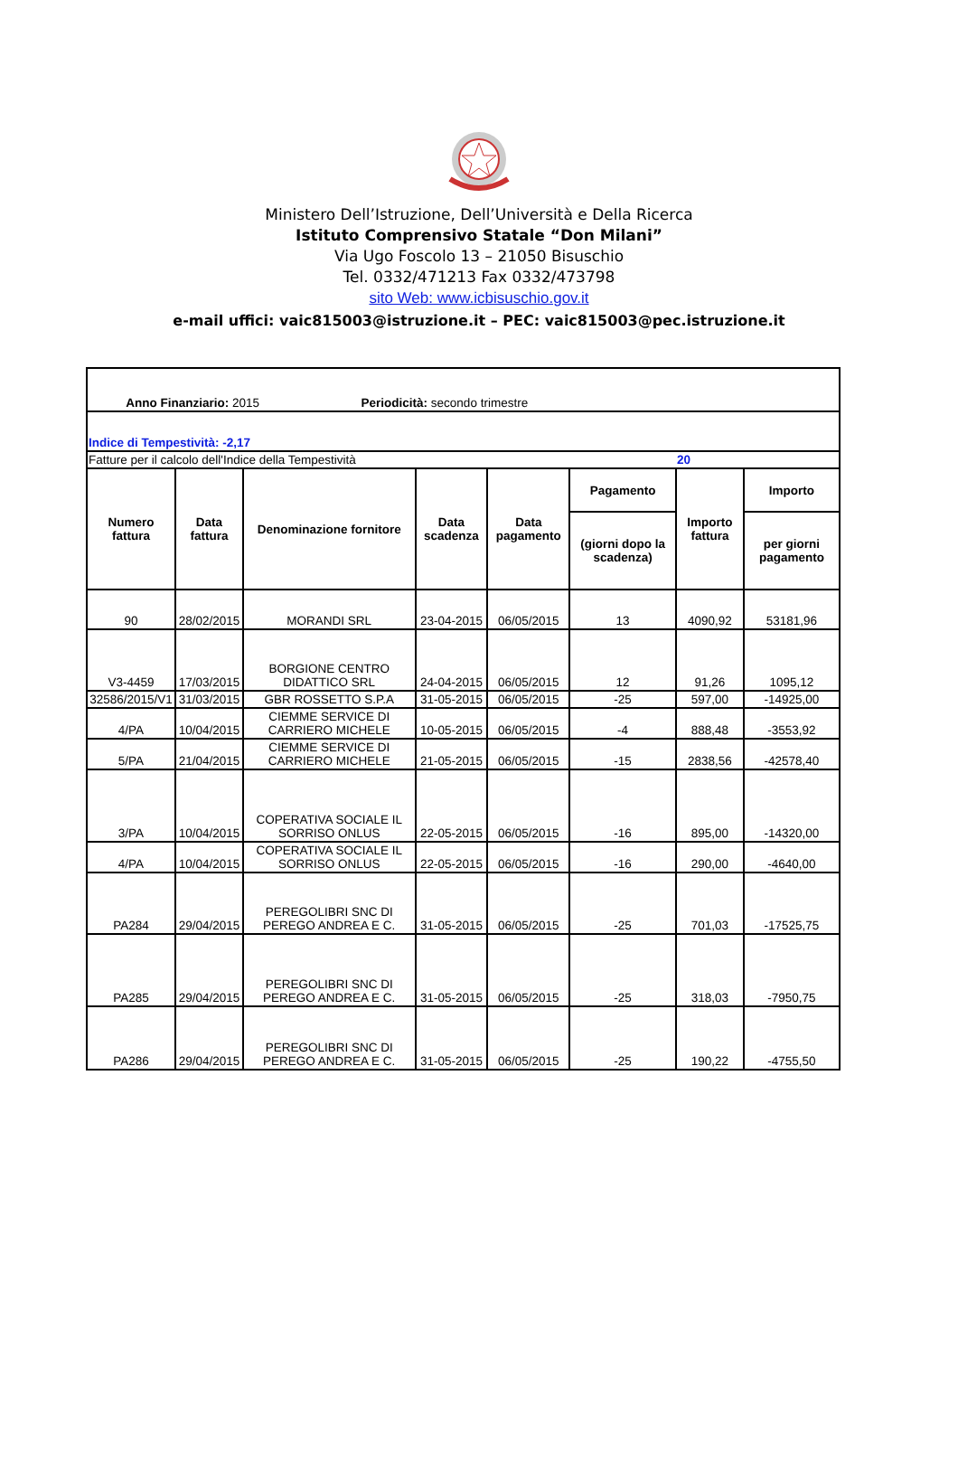Ministero Dell’Istruzione, Dell’Università e Della Ricerca
Istituto Comprensivo Statale “Don Milani”
Via Ugo Foscolo 13 – 21050 Bisuschio
Tel. 0332/471213 Fax 0332/473798
sito Web: www.icbisuschio.gov.it
e-mail uffici: vaic815003@istruzione.it – PEC: vaic815003@pec.istruzione.it
| Anno Finanziario: 2015 Periodicità: secondo trimestre | | | | | | | |
| Indice di Tempestività: -2,17 | | | | | | | |
| Fatture per il calcolo dell'Indice della Tempestività | | | | | | 20 | |
| Numero fattura | Data fattura | Denominazione fornitore | Data scadenza | Data pagamento | Pagamento | Importo fattura | Importo |
| | | | | | (giorni dopo la scadenza) | | per giorni pagamento |
| 90 | 28/02/2015 | MORANDI SRL | 23-04-2015 | 06/05/2015 | 13 | 4090,92 | 53181,96 |
| V3-4459 | 17/03/2015 | BORGIONE CENTRO DIDATTICO SRL | 24-04-2015 | 06/05/2015 | 12 | 91,26 | 1095,12 |
| 32586/2015/V1 | 31/03/2015 | GBR ROSSETTO S.P.A | 31-05-2015 | 06/05/2015 | -25 | 597,00 | -14925,00 |
| 4/PA | 10/04/2015 | CIEMME SERVICE DI CARRIERO MICHELE | 10-05-2015 | 06/05/2015 | -4 | 888,48 | -3553,92 |
| 5/PA | 21/04/2015 | CIEMME SERVICE DI CARRIERO MICHELE | 21-05-2015 | 06/05/2015 | -15 | 2838,56 | -42578,40 |
| 3/PA | 10/04/2015 | COPERATIVA SOCIALE IL SORRISO ONLUS | 22-05-2015 | 06/05/2015 | -16 | 895,00 | -14320,00 |
| 4/PA | 10/04/2015 | COPERATIVA SOCIALE IL SORRISO ONLUS | 22-05-2015 | 06/05/2015 | -16 | 290,00 | -4640,00 |
| PA284 | 29/04/2015 | PEREGOLIBRI SNC DI PEREGO ANDREA E C. | 31-05-2015 | 06/05/2015 | -25 | 701,03 | -17525,75 |
| PA285 | 29/04/2015 | PEREGOLIBRI SNC DI PEREGO ANDREA E C. | 31-05-2015 | 06/05/2015 | -25 | 318,03 | -7950,75 |
| PA286 | 29/04/2015 | PEREGOLIBRI SNC DI PEREGO ANDREA E C. | 31-05-2015 | 06/05/2015 | -25 | 190,22 | -4755,50 |